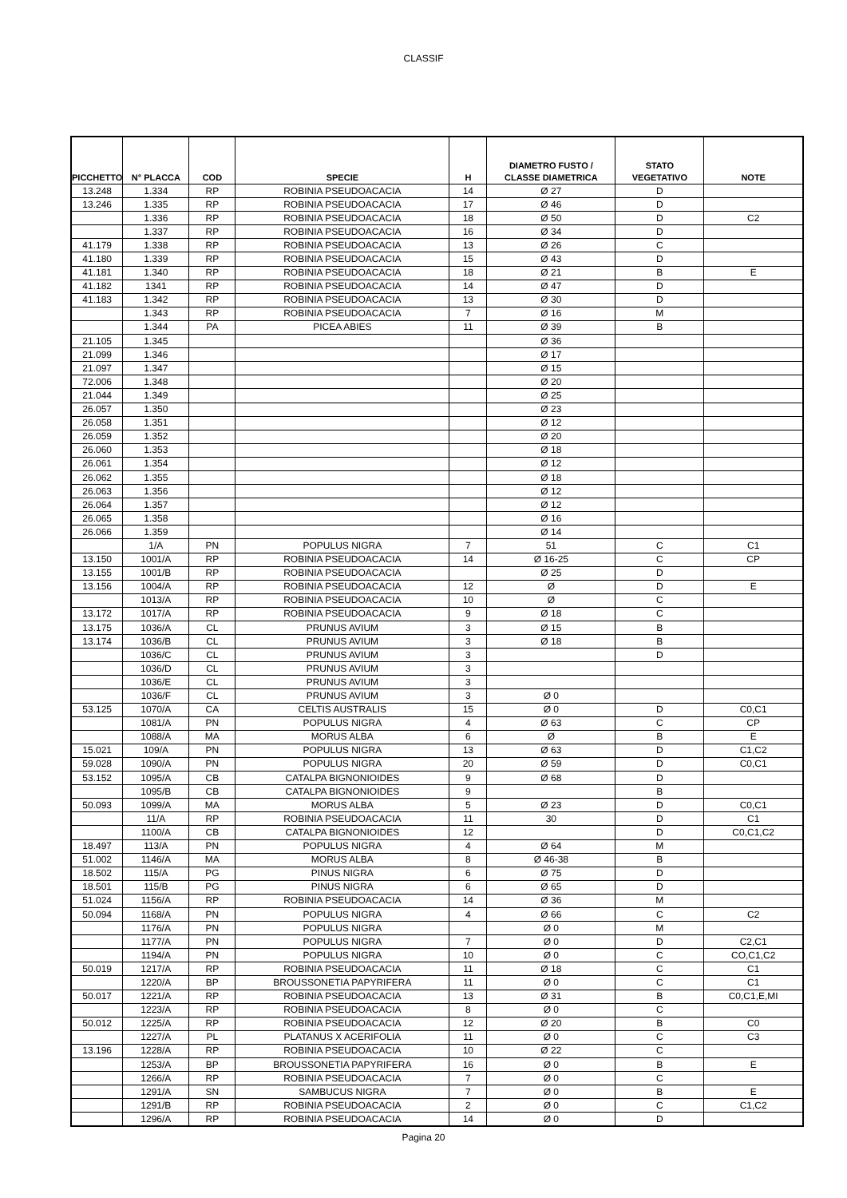CLASSIF
| PICCHETTO | N° PLACCA | COD | SPECIE | H | DIAMETRO FUSTO / CLASSE DIAMETRICA | STATO VEGETATIVO | NOTE |
| --- | --- | --- | --- | --- | --- | --- | --- |
| 13.248 | 1.334 | RP | ROBINIA PSEUDOACACIA | 14 | Ø 27 | D | |
| 13.246 | 1.335 | RP | ROBINIA PSEUDOACACIA | 17 | Ø 46 | D | |
| | 1.336 | RP | ROBINIA PSEUDOACACIA | 18 | Ø 50 | D | C2 |
| | 1.337 | RP | ROBINIA PSEUDOACACIA | 16 | Ø 34 | D | |
| 41.179 | 1.338 | RP | ROBINIA PSEUDOACACIA | 13 | Ø 26 | C | |
| 41.180 | 1.339 | RP | ROBINIA PSEUDOACACIA | 15 | Ø 43 | D | |
| 41.181 | 1.340 | RP | ROBINIA PSEUDOACACIA | 18 | Ø 21 | B | E |
| 41.182 | 1341 | RP | ROBINIA PSEUDOACACIA | 14 | Ø 47 | D | |
| 41.183 | 1.342 | RP | ROBINIA PSEUDOACACIA | 13 | Ø 30 | D | |
| | 1.343 | RP | ROBINIA PSEUDOACACIA | 7 | Ø 16 | M | |
| | 1.344 | PA | PICEA ABIES | 11 | Ø 39 | B | |
| 21.105 | 1.345 | | | | Ø 36 | | |
| 21.099 | 1.346 | | | | Ø 17 | | |
| 21.097 | 1.347 | | | | Ø 15 | | |
| 72.006 | 1.348 | | | | Ø 20 | | |
| 21.044 | 1.349 | | | | Ø 25 | | |
| 26.057 | 1.350 | | | | Ø 23 | | |
| 26.058 | 1.351 | | | | Ø 12 | | |
| 26.059 | 1.352 | | | | Ø 20 | | |
| 26.060 | 1.353 | | | | Ø 18 | | |
| 26.061 | 1.354 | | | | Ø 12 | | |
| 26.062 | 1.355 | | | | Ø 18 | | |
| 26.063 | 1.356 | | | | Ø 12 | | |
| 26.064 | 1.357 | | | | Ø 12 | | |
| 26.065 | 1.358 | | | | Ø 16 | | |
| 26.066 | 1.359 | | | | Ø 14 | | |
| | 1/A | PN | POPULUS NIGRA | 7 | 51 | C | C1 |
| 13.150 | 1001/A | RP | ROBINIA PSEUDOACACIA | 14 | Ø 16-25 | C | CP |
| 13.155 | 1001/B | RP | ROBINIA PSEUDOACACIA | | Ø 25 | D | |
| 13.156 | 1004/A | RP | ROBINIA PSEUDOACACIA | 12 | Ø | D | E |
| | 1013/A | RP | ROBINIA PSEUDOACACIA | 10 | Ø | C | |
| 13.172 | 1017/A | RP | ROBINIA PSEUDOACACIA | 9 | Ø 18 | C | |
| 13.175 | 1036/A | CL | PRUNUS AVIUM | 3 | Ø 15 | B | |
| 13.174 | 1036/B | CL | PRUNUS AVIUM | 3 | Ø 18 | B | |
| | 1036/C | CL | PRUNUS AVIUM | 3 | | D | |
| | 1036/D | CL | PRUNUS AVIUM | 3 | | | |
| | 1036/E | CL | PRUNUS AVIUM | 3 | | | |
| | 1036/F | CL | PRUNUS AVIUM | 3 | Ø 0 | | |
| 53.125 | 1070/A | CA | CELTIS AUSTRALIS | 15 | Ø 0 | D | C0,C1 |
| | 1081/A | PN | POPULUS NIGRA | 4 | Ø 63 | C | CP |
| | 1088/A | MA | MORUS ALBA | 6 | Ø | B | E |
| 15.021 | 109/A | PN | POPULUS NIGRA | 13 | Ø 63 | D | C1,C2 |
| 59.028 | 1090/A | PN | POPULUS NIGRA | 20 | Ø 59 | D | C0,C1 |
| 53.152 | 1095/A | CB | CATALPA BIGNONIOIDES | 9 | Ø 68 | D | |
| | 1095/B | CB | CATALPA BIGNONIOIDES | 9 | | B | |
| 50.093 | 1099/A | MA | MORUS ALBA | 5 | Ø 23 | D | C0,C1 |
| | 11/A | RP | ROBINIA PSEUDOACACIA | 11 | 30 | D | C1 |
| | 1100/A | CB | CATALPA BIGNONIOIDES | 12 | | D | C0,C1,C2 |
| 18.497 | 113/A | PN | POPULUS NIGRA | 4 | Ø 64 | M | |
| 51.002 | 1146/A | MA | MORUS ALBA | 8 | Ø 46-38 | B | |
| 18.502 | 115/A | PG | PINUS NIGRA | 6 | Ø 75 | D | |
| 18.501 | 115/B | PG | PINUS NIGRA | 6 | Ø 65 | D | |
| 51.024 | 1156/A | RP | ROBINIA PSEUDOACACIA | 14 | Ø 36 | M | |
| 50.094 | 1168/A | PN | POPULUS NIGRA | 4 | Ø 66 | C | C2 |
| | 1176/A | PN | POPULUS NIGRA | | Ø 0 | M | |
| | 1177/A | PN | POPULUS NIGRA | 7 | Ø 0 | D | C2,C1 |
| | 1194/A | PN | POPULUS NIGRA | 10 | Ø 0 | C | CO,C1,C2 |
| 50.019 | 1217/A | RP | ROBINIA PSEUDOACACIA | 11 | Ø 18 | C | C1 |
| | 1220/A | BP | BROUSSONETIA PAPYRIFERA | 11 | Ø 0 | C | C1 |
| 50.017 | 1221/A | RP | ROBINIA PSEUDOACACIA | 13 | Ø 31 | B | C0,C1,E,MI |
| | 1223/A | RP | ROBINIA PSEUDOACACIA | 8 | Ø 0 | C | |
| 50.012 | 1225/A | RP | ROBINIA PSEUDOACACIA | 12 | Ø 20 | B | C0 |
| | 1227/A | PL | PLATANUS X ACERIFOLIA | 11 | Ø 0 | C | C3 |
| 13.196 | 1228/A | RP | ROBINIA PSEUDOACACIA | 10 | Ø 22 | C | |
| | 1253/A | BP | BROUSSONETIA PAPYRIFERA | 16 | Ø 0 | B | E |
| | 1266/A | RP | ROBINIA PSEUDOACACIA | 7 | Ø 0 | C | |
| | 1291/A | SN | SAMBUCUS NIGRA | 7 | Ø 0 | B | E |
| | 1291/B | RP | ROBINIA PSEUDOACACIA | 2 | Ø 0 | C | C1,C2 |
| | 1296/A | RP | ROBINIA PSEUDOACACIA | 14 | Ø 0 | D | |
Pagina 20